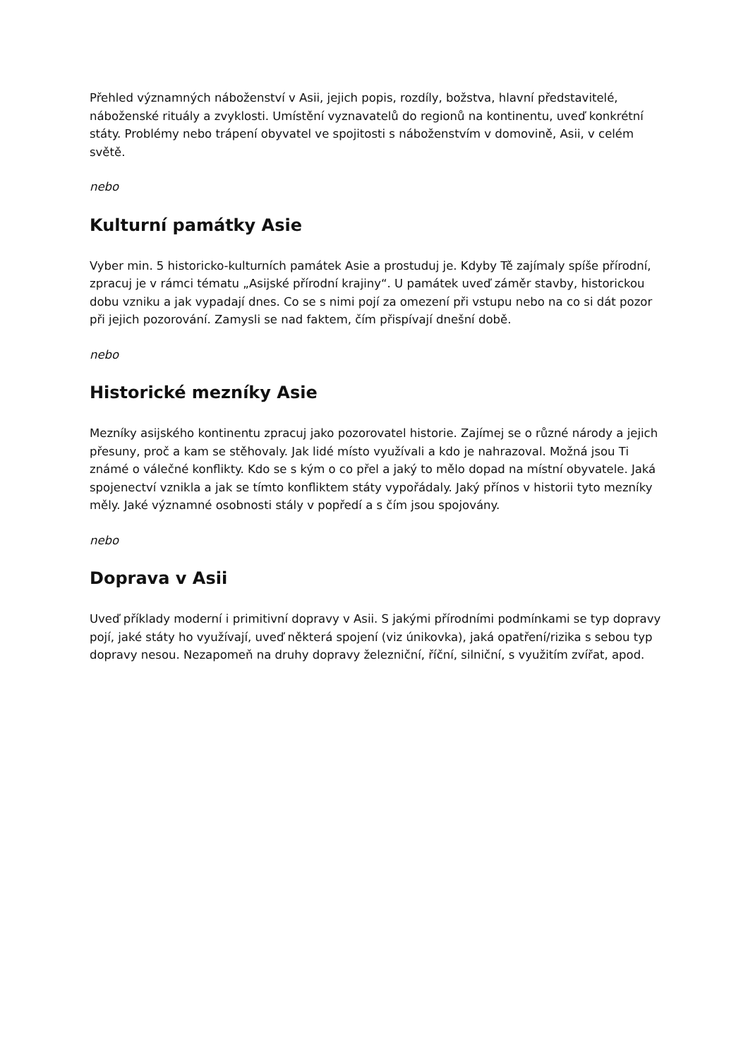Přehled významných náboženství v Asii, jejich popis, rozdíly, božstva, hlavní představitelé, náboženské rituály a zvyklosti. Umístění vyznavatelů do regionů na kontinentu, uveď konkrétní státy. Problémy nebo trápení obyvatel ve spojitosti s náboženstvím v domovině, Asii, v celém světě.
nebo
Kulturní památky Asie
Vyber min. 5 historicko-kulturních památek Asie a prostuduj je. Kdyby Tě zajímaly spíše přírodní, zpracuj je v rámci tématu „Asijské přírodní krajiny“. U památek uveď záměr stavby, historickou dobu vzniku a jak vypadají dnes. Co se s nimi pojí za omezení při vstupu nebo na co si dát pozor při jejich pozorování. Zamysli se nad faktem, čím přispívají dnešní době.
nebo
Historické mezníky Asie
Mezníky asijského kontinentu zpracuj jako pozorovatel historie. Zajímej se o různé národy a jejich přesuny, proč a kam se stěhovaly. Jak lidé místo využívali a kdo je nahrazoval. Možná jsou Ti známé o válečné konflikty. Kdo se s kým o co přel a jaký to mělo dopad na místní obyvatele. Jaká spojenectví vznikla a jak se tímto konfliktem státy vypořádaly. Jaký přínos v historii tyto mezníky měly. Jaké významné osobnosti stály v popředí a s čím jsou spojovány.
nebo
Doprava v Asii
Uveď příklady moderní i primitivní dopravy v Asii. S jakými přírodními podmínkami se typ dopravy pojí, jaké státy ho využívají, uveď některá spojení (viz únikovka), jaká opatření/rizika s sebou typ dopravy nesou. Nezapomeň na druhy dopravy železniční, říční, silniční, s využitím zvířat, apod.